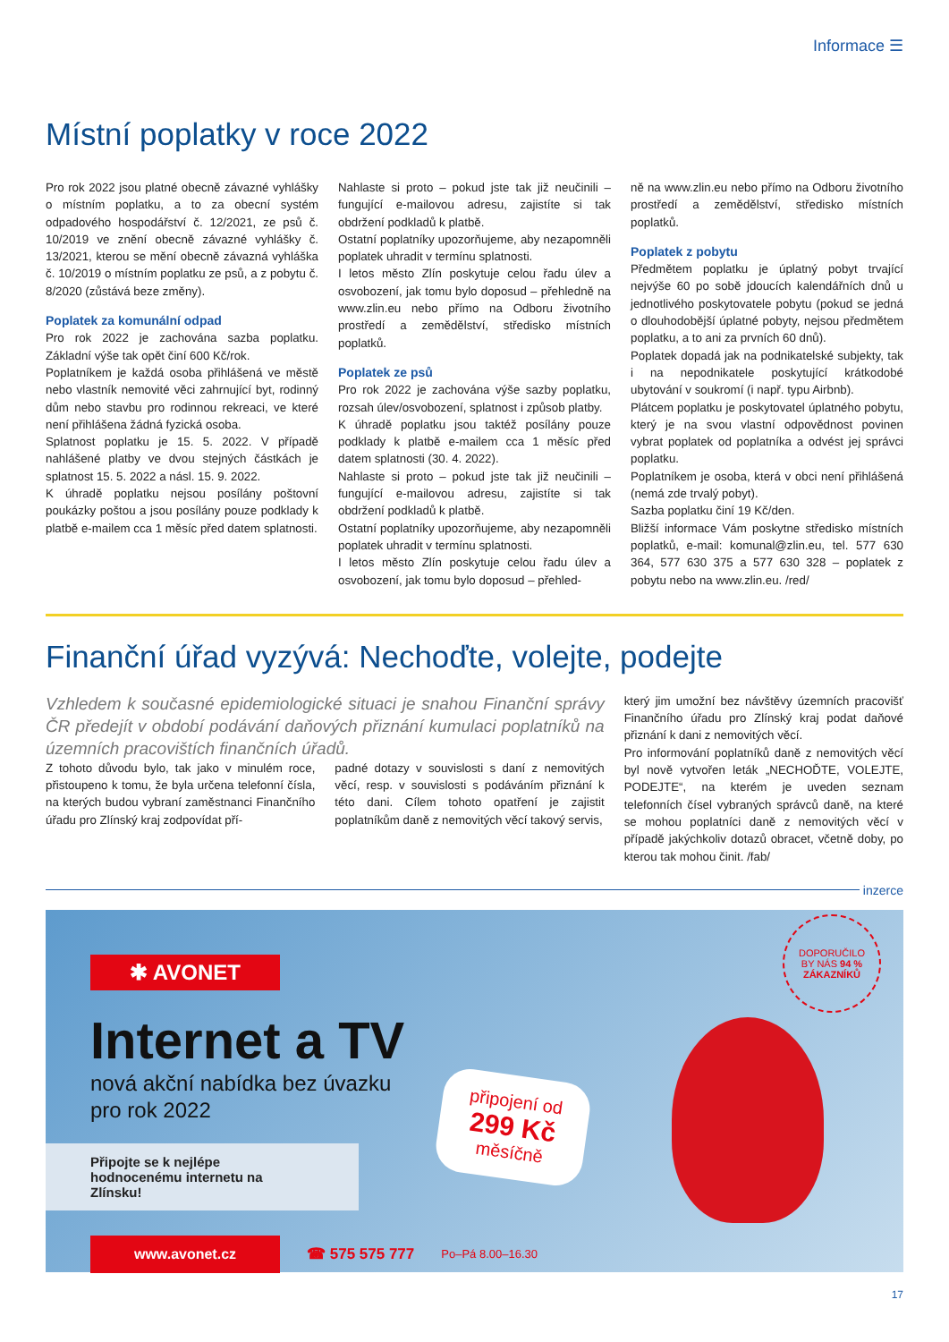Informace ☰
Místní poplatky v roce 2022
Pro rok 2022 jsou platné obecně závazné vyhlášky o místním poplatku, a to za obecní systém odpadového hospodářství č. 12/2021, ze psů č. 10/2019 ve znění obecně závazné vyhlášky č. 13/2021, kterou se mění obecně závazná vyhláška č. 10/2019 o místním poplatku ze psů, a z pobytu č. 8/2020 (zůstává beze změny).
Poplatek za komunální odpad
Pro rok 2022 je zachována sazba poplatku. Základní výše tak opět činí 600 Kč/rok.
Poplatníkem je každá osoba přihlášená ve městě nebo vlastník nemovité věci zahrnující byt, rodinný dům nebo stavbu pro rodinnou rekreaci, ve které není přihlášena žádná fyzická osoba.
Splatnost poplatku je 15. 5. 2022. V případě nahlášené platby ve dvou stejných částkách je splatnost 15. 5. 2022 a násl. 15. 9. 2022.
K úhradě poplatku nejsou posílány poštovní poukázky poštou a jsou posílány pouze podklady k platbě e-mailem cca 1 měsíc před datem splatnosti.
Nahlaste si proto – pokud jste tak již neučinili – fungující e-mailovou adresu, zajistíte si tak obdržení podkladů k platbě.
Ostatní poplatníky upozorňujeme, aby nezapomněli poplatek uhradit v termínu splatnosti.
I letos město Zlín poskytuje celou řadu úlev a osvobození, jak tomu bylo doposud – přehledně na www.zlin.eu nebo přímo na Odboru životního prostředí a zemědělství, středisko místních poplatků.
Poplatek ze psů
Pro rok 2022 je zachována výše sazby poplatku, rozsah úlev/osvobození, splatnost i způsob platby.
K úhradě poplatku jsou taktéž posílány pouze podklady k platbě e-mailem cca 1 měsíc před datem splatnosti (30. 4. 2022).
Nahlaste si proto – pokud jste tak již neučinili – fungující e-mailovou adresu, zajistíte si tak obdržení podkladů k platbě.
Ostatní poplatníky upozorňujeme, aby nezapomněli poplatek uhradit v termínu splatnosti.
I letos město Zlín poskytuje celou řadu úlev a osvobození, jak tomu bylo doposud – přehled-
ně na www.zlin.eu nebo přímo na Odboru životního prostředí a zemědělství, středisko místních poplatků.
Poplatek z pobytu
Předmětem poplatku je úplatný pobyt trvající nejvýše 60 po sobě jdoucích kalendářních dnů u jednotlivého poskytovatele pobytu (pokud se jedná o dlouhodobější úplatné pobyty, nejsou předmětem poplatku, a to ani za prvních 60 dnů).
Poplatek dopadá jak na podnikatelské subjekty, tak i na nepodnikatele poskytující krátkodobé ubytování v soukromí (i např. typu Airbnb).
Plátcem poplatku je poskytovatel úplatného pobytu, který je na svou vlastní odpovědnost povinen vybrat poplatek od poplatníka a odvést jej správci poplatku.
Poplatníkem je osoba, která v obci není přihlášená (nemá zde trvalý pobyt).
Sazba poplatku činí 19 Kč/den.
Bližší informace Vám poskytne středisko místních poplatků, e-mail: komunal@zlin.eu, tel. 577 630 364, 577 630 375 a 577 630 328 – poplatek z pobytu nebo na www.zlin.eu. /red/
Finanční úřad vyzývá: Nechoďte, volejte, podejte
Vzhledem k současné epidemiologické situaci je snahou Finanční správy ČR předejít v období podávání daňových přiznání kumulaci poplatníků na územních pracovištích finančních úřadů.
Z tohoto důvodu bylo, tak jako v minulém roce, přistoupeno k tomu, že byla určena telefonní čísla, na kterých budou vybraní zaměstnanci Finančního úřadu pro Zlínský kraj zodpovídat pří-
padné dotazy v souvislosti s daní z nemovitých věcí, resp. v souvislosti s podáváním přiznání k této dani. Cílem tohoto opatření je zajistit poplatníkům daně z nemovitých věcí takový servis,
který jim umožní bez návštěvy územních pracovišť Finančního úřadu pro Zlínský kraj podat daňové přiznání k dani z nemovitých věcí.
Pro informování poplatníků daně z nemovitých věcí byl nově vytvořen leták „NECHOĎTE, VOLEJTE, PODEJTE“, na kterém je uveden seznam telefonních čísel vybraných správců daně, na které se mohou poplatníci daně z nemovitých věcí v případě jakýchkoliv dotazů obracet, včetně doby, po kterou tak mohou činit. /fab/
inzerce
✱ AVONET
Internet a TV
nová akční nabídka bez úvazku
pro rok 2022
Připojte se k nejlépe hodnocenému internetu na Zlínsku!
www.avonet.cz
☎ 575 575 777 Po–Pá 8.00–16.30
připojení od
299 Kč
měsíčně
DOPORUČILO
BY NÁS 94 %
ZÁKAZNÍKŮ
17